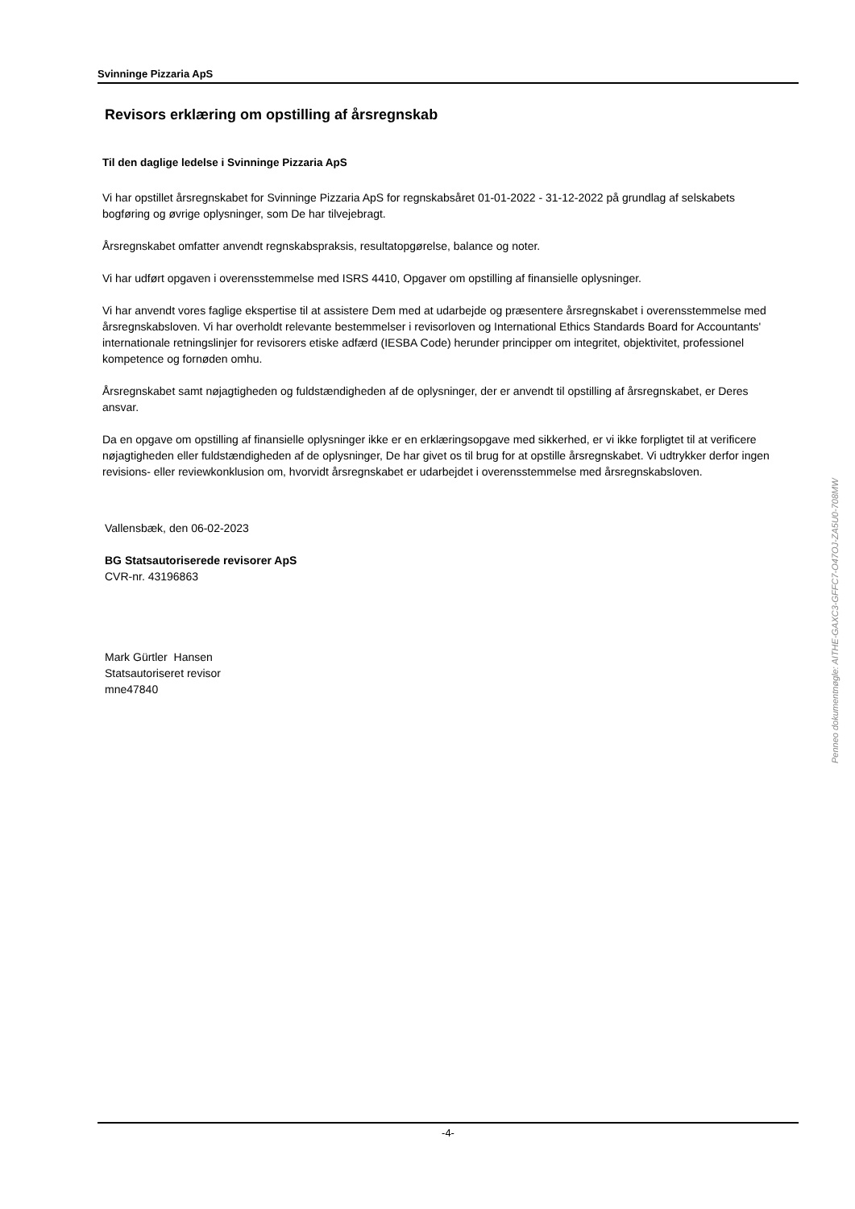Svinninge Pizzaria ApS
Revisors erklæring om opstilling af årsregnskab
Til den daglige ledelse i Svinninge Pizzaria ApS
Vi har opstillet årsregnskabet for Svinninge Pizzaria ApS for regnskabsåret 01-01-2022 - 31-12-2022 på grundlag af selskabets bogføring og øvrige oplysninger, som De har tilvejebragt.
Årsregnskabet omfatter anvendt regnskabspraksis, resultatopgørelse, balance og noter.
Vi har udført opgaven i overensstemmelse med ISRS 4410, Opgaver om opstilling af finansielle oplysninger.
Vi har anvendt vores faglige ekspertise til at assistere Dem med at udarbejde og præsentere årsregnskabet i overensstemmelse med årsregnskabsloven. Vi har overholdt relevante bestemmelser i revisorloven og International Ethics Standards Board for Accountants' internationale retningslinjer for revisorers etiske adfærd (IESBA Code) herunder principper om integritet, objektivitet, professionel kompetence og fornøden omhu.
Årsregnskabet samt nøjagtigheden og fuldstændigheden af de oplysninger, der er anvendt til opstilling af årsregnskabet, er Deres ansvar.
Da en opgave om opstilling af finansielle oplysninger ikke er en erklæringsopgave med sikkerhed, er vi ikke forpligtet til at verificere nøjagtigheden eller fuldstændigheden af de oplysninger, De har givet os til brug for at opstille årsregnskabet. Vi udtrykker derfor ingen revisions- eller reviewkonklusion om, hvorvidt årsregnskabet er udarbejdet i overensstemmelse med årsregnskabsloven.
Vallensbæk, den 06-02-2023
BG Statsautoriserede revisorer ApS
CVR-nr. 43196863
Mark Gürtler Hansen
Statsautoriseret revisor
mne47840
Penneo dokumentnøgle: AITHE-GAXC3-GFFC7-O47OJ-ZA5U0-708MW
-4-